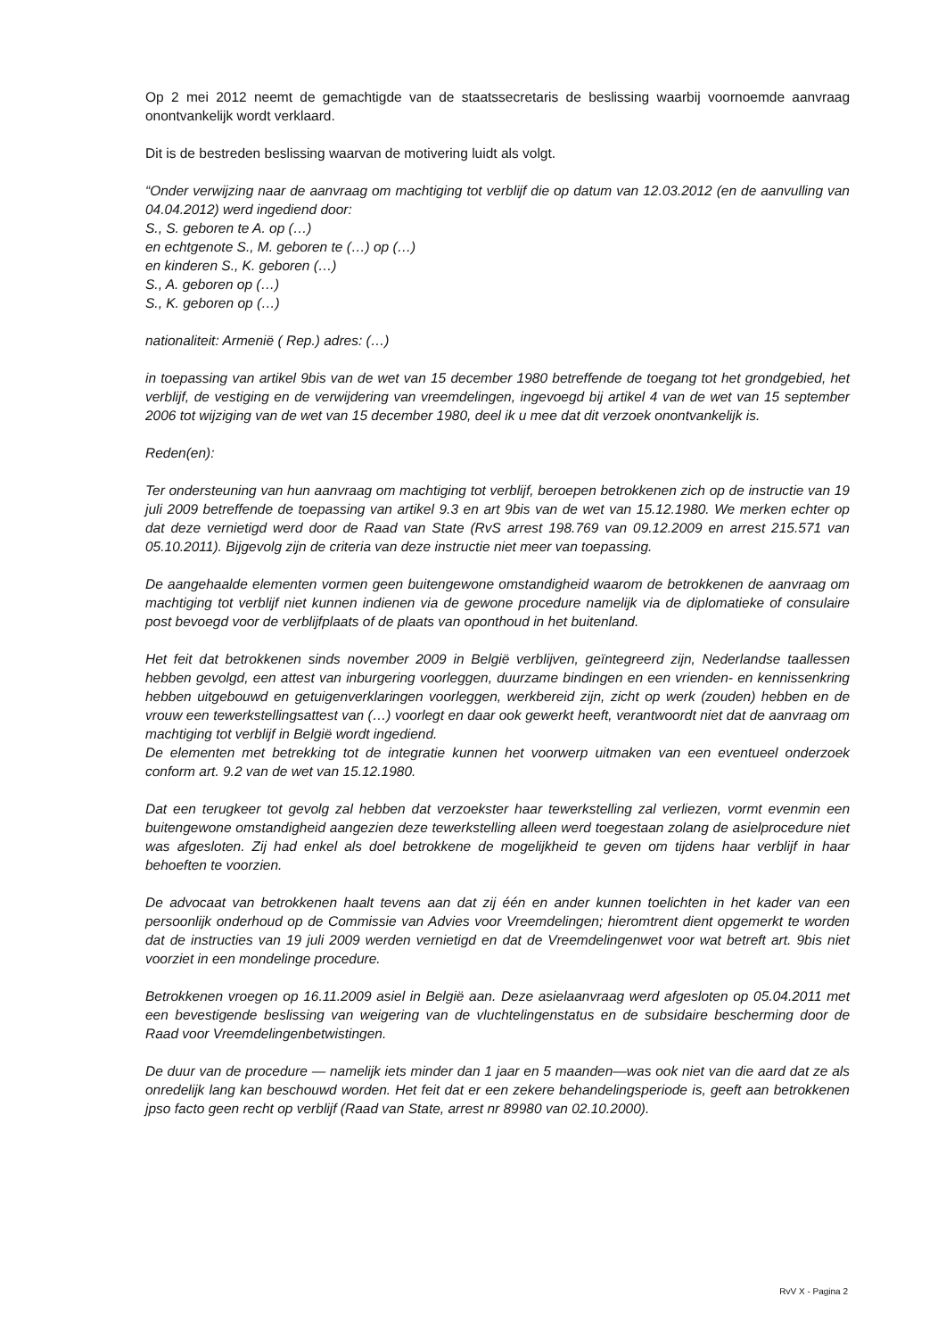Op 2 mei 2012 neemt de gemachtigde van de staatssecretaris de beslissing waarbij voornoemde aanvraag onontvankelijk wordt verklaard.
Dit is de bestreden beslissing waarvan de motivering luidt als volgt.
“Onder verwijzing naar de aanvraag om machtiging tot verblijf die op datum van 12.03.2012 (en de aanvulling van 04.04.2012) werd ingediend door:
S., S. geboren te A. op (…)
en echtgenote S., M. geboren te (…) op (…)
en kinderen S., K. geboren (…)
S., A. geboren op (…)
S., K. geboren op (…)
nationaliteit: Armenië ( Rep.) adres: (…)
in toepassing van artikel 9bis van de wet van 15 december 1980 betreffende de toegang tot het grondgebied, het verblijf, de vestiging en de verwijdering van vreemdelingen, ingevoegd bij artikel 4 van de wet van 15 september 2006 tot wijziging van de wet van 15 december 1980, deel ik u mee dat dit verzoek onontvankelijk is.
Reden(en):
Ter ondersteuning van hun aanvraag om machtiging tot verblijf, beroepen betrokkenen zich op de instructie van 19 juli 2009 betreffende de toepassing van artikel 9.3 en art 9bis van de wet van 15.12.1980. We merken echter op dat deze vernietigd werd door de Raad van State (RvS arrest 198.769 van 09.12.2009 en arrest 215.571 van 05.10.2011). Bijgevolg zijn de criteria van deze instructie niet meer van toepassing.
De aangehaalde elementen vormen geen buitengewone omstandigheid waarom de betrokkenen de aanvraag om machtiging tot verblijf niet kunnen indienen via de gewone procedure namelijk via de diplomatieke of consulaire post bevoegd voor de verblijfplaats of de plaats van oponthoud in het buitenland.
Het feit dat betrokkenen sinds november 2009 in België verblijven, geïntegreerd zijn, Nederlandse taallessen hebben gevolgd, een attest van inburgering voorleggen, duurzame bindingen en een vrienden- en kennissenkring hebben uitgebouwd en getuigenverklaringen voorleggen, werkbereid zijn, zicht op werk (zouden) hebben en de vrouw een tewerkstellingsattest van (…) voorlegt en daar ook gewerkt heeft, verantwoordt niet dat de aanvraag om machtiging tot verblijf in België wordt ingediend.
De elementen met betrekking tot de integratie kunnen het voorwerp uitmaken van een eventueel onderzoek conform art. 9.2 van de wet van 15.12.1980.
Dat een terugkeer tot gevolg zal hebben dat verzoekster haar tewerkstelling zal verliezen, vormt evenmin een buitengewone omstandigheid aangezien deze tewerkstelling alleen werd toegestaan zolang de asielprocedure niet was afgesloten. Zij had enkel als doel betrokkene de mogelijkheid te geven om tijdens haar verblijf in haar behoeften te voorzien.
De advocaat van betrokkenen haalt tevens aan dat zij één en ander kunnen toelichten in het kader van een persoonlijk onderhoud op de Commissie van Advies voor Vreemdelingen; hieromtrent dient opgemerkt te worden dat de instructies van 19 juli 2009 werden vernietigd en dat de Vreemdelingenwet voor wat betreft art. 9bis niet voorziet in een mondelinge procedure.
Betrokkenen vroegen op 16.11.2009 asiel in België aan. Deze asielaanvraag werd afgesloten op 05.04.2011 met een bevestigende beslissing van weigering van de vluchtelingenstatus en de subsidaire bescherming door de Raad voor Vreemdelingenbetwistingen.
De duur van de procedure — namelijk iets minder dan 1 jaar en 5 maanden—was ook niet van die aard dat ze als onredelijk lang kan beschouwd worden. Het feit dat er een zekere behandelingsperiode is, geeft aan betrokkenen jpso facto geen recht op verblijf (Raad van State, arrest nr 89980 van 02.10.2000).
RvV X - Pagina 2